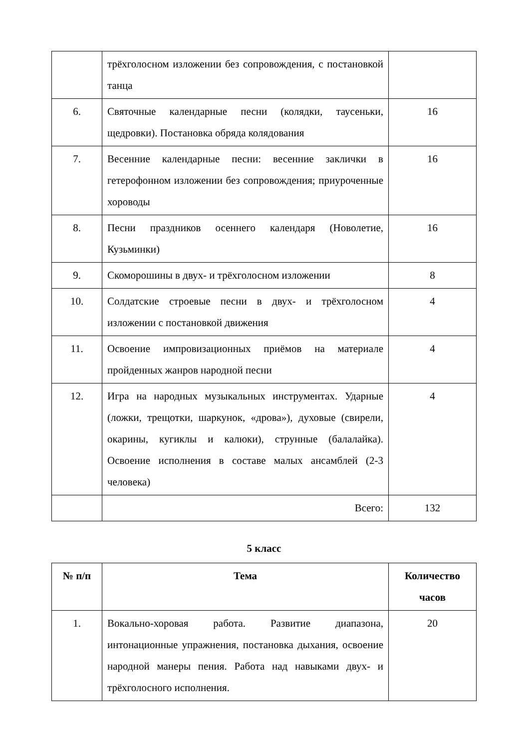| | трёхголосном изложении без сопровождения, с постановкой танца | |
| 6. | Святочные календарные песни (колядки, таусеньки, щедровки). Постановка обряда колядования | 16 |
| 7. | Весенние календарные песни: весенние заклички в гетерофонном изложении без сопровождения; приуроченные хороводы | 16 |
| 8. | Песни праздников осеннего календаря (Новолетие, Кузьминки) | 16 |
| 9. | Скоморошины в двух- и трёхголосном изложении | 8 |
| 10. | Солдатские строевые песни в двух- и трёхголосном изложении с постановкой движения | 4 |
| 11. | Освоение импровизационных приёмов на материале пройденных жанров народной песни | 4 |
| 12. | Игра на народных музыкальных инструментах. Ударные (ложки, трещотки, шаркунок, «дрова»), духовые (свирели, окарины, кугиклы и калюки), струнные (балалайка). Освоение исполнения в составе малых ансамблей (2-3 человека) | 4 |
| | Всего: | 132 |
5 класс
| № п/п | Тема | Количество часов |
| --- | --- | --- |
| 1. | Вокально-хоровая работа. Развитие диапазона, интонационные упражнения, постановка дыхания, освоение народной манеры пения. Работа над навыками двух- и трёхголосного исполнения. | 20 |